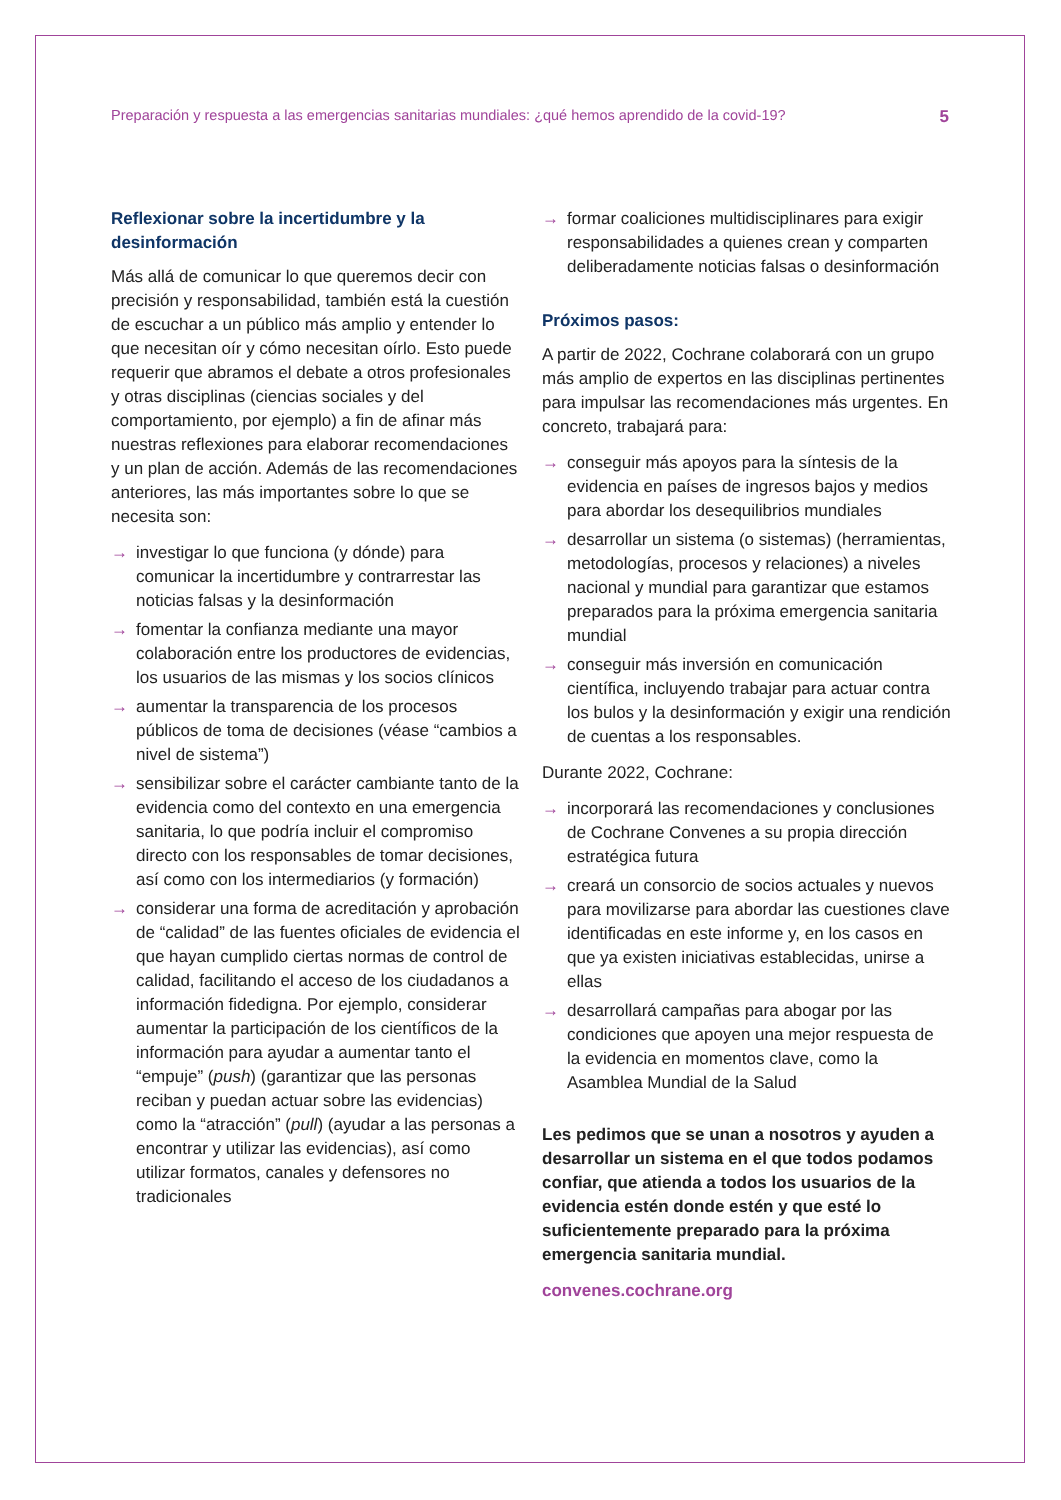Preparación y respuesta a las emergencias sanitarias mundiales: ¿qué hemos aprendido de la covid-19? 5
Reflexionar sobre la incertidumbre y la desinformación
Más allá de comunicar lo que queremos decir con precisión y responsabilidad, también está la cuestión de escuchar a un público más amplio y entender lo que necesitan oír y cómo necesitan oírlo. Esto puede requerir que abramos el debate a otros profesionales y otras disciplinas (ciencias sociales y del comportamiento, por ejemplo) a fin de afinar más nuestras reflexiones para elaborar recomendaciones y un plan de acción. Además de las recomendaciones anteriores, las más importantes sobre lo que se necesita son:
→ investigar lo que funciona (y dónde) para comunicar la incertidumbre y contrarrestar las noticias falsas y la desinformación
→ fomentar la confianza mediante una mayor colaboración entre los productores de evidencias, los usuarios de las mismas y los socios clínicos
→ aumentar la transparencia de los procesos públicos de toma de decisiones (véase “cambios a nivel de sistema”)
→ sensibilizar sobre el carácter cambiante tanto de la evidencia como del contexto en una emergencia sanitaria, lo que podría incluir el compromiso directo con los responsables de tomar decisiones, así como con los intermediarios (y formación)
→ considerar una forma de acreditación y aprobación de “calidad” de las fuentes oficiales de evidencia el que hayan cumplido ciertas normas de control de calidad, facilitando el acceso de los ciudadanos a información fidedigna. Por ejemplo, considerar aumentar la participación de los científicos de la información para ayudar a aumentar tanto el “empuje” (push) (garantizar que las personas reciban y puedan actuar sobre las evidencias) como la “atracción” (pull) (ayudar a las personas a encontrar y utilizar las evidencias), así como utilizar formatos, canales y defensores no tradicionales
→ formar coaliciones multidisciplinares para exigir responsabilidades a quienes crean y comparten deliberadamente noticias falsas o desinformación
Próximos pasos:
A partir de 2022, Cochrane colaborará con un grupo más amplio de expertos en las disciplinas pertinentes para impulsar las recomendaciones más urgentes. En concreto, trabajará para:
→ conseguir más apoyos para la síntesis de la evidencia en países de ingresos bajos y medios para abordar los desequilibrios mundiales
→ desarrollar un sistema (o sistemas) (herramientas, metodologías, procesos y relaciones) a niveles nacional y mundial para garantizar que estamos preparados para la próxima emergencia sanitaria mundial
→ conseguir más inversión en comunicación científica, incluyendo trabajar para actuar contra los bulos y la desinformación y exigir una rendición de cuentas a los responsables.
Durante 2022, Cochrane:
→ incorporará las recomendaciones y conclusiones de Cochrane Convenes a su propia dirección estratégica futura
→ creará un consorcio de socios actuales y nuevos para movilizarse para abordar las cuestiones clave identificadas en este informe y, en los casos en que ya existen iniciativas establecidas, unirse a ellas
→ desarrollará campañas para abogar por las condiciones que apoyen una mejor respuesta de la evidencia en momentos clave, como la Asamblea Mundial de la Salud
Les pedimos que se unan a nosotros y ayuden a desarrollar un sistema en el que todos podamos confiar, que atienda a todos los usuarios de la evidencia estén donde estén y que esté lo suficientemente preparado para la próxima emergencia sanitaria mundial.
convenes.cochrane.org